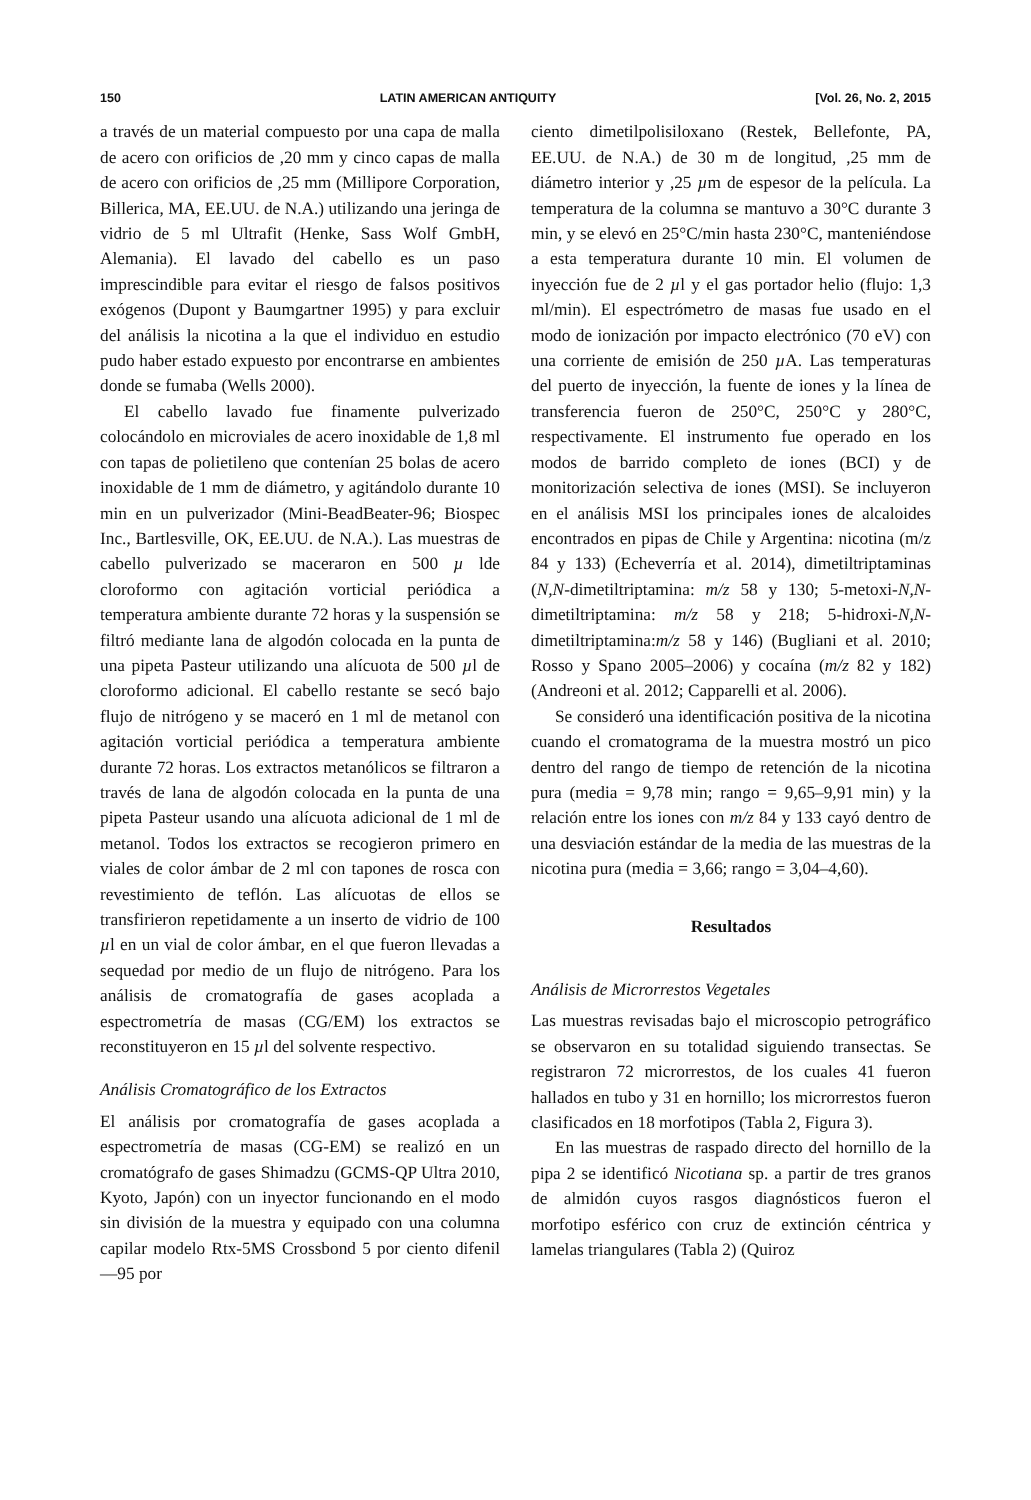150 LATIN AMERICAN ANTIQUITY [Vol. 26, No. 2, 2015
a través de un material compuesto por una capa de malla de acero con orificios de ,20 mm y cinco capas de malla de acero con orificios de ,25 mm (Millipore Corporation, Billerica, MA, EE.UU. de N.A.) utilizando una jeringa de vidrio de 5 ml Ultrafit (Henke, Sass Wolf GmbH, Alemania). El lavado del cabello es un paso imprescindible para evitar el riesgo de falsos positivos exógenos (Dupont y Baumgartner 1995) y para excluir del análisis la nicotina a la que el individuo en estudio pudo haber estado expuesto por encontrarse en ambientes donde se fumaba (Wells 2000).
El cabello lavado fue finamente pulverizado colocándolo en microviales de acero inoxidable de 1,8 ml con tapas de polietileno que contenían 25 bolas de acero inoxidable de 1 mm de diámetro, y agitándolo durante 10 min en un pulverizador (Mini-BeadBeater-96; Biospec Inc., Bartlesville, OK, EE.UU. de N.A.). Las muestras de cabello pulverizado se maceraron en 500 µ lde cloroformo con agitación vorticial periódica a temperatura ambiente durante 72 horas y la suspensión se filtró mediante lana de algodón colocada en la punta de una pipeta Pasteur utilizando una alícuota de 500 µl de cloroformo adicional. El cabello restante se secó bajo flujo de nitrógeno y se maceró en 1 ml de metanol con agitación vorticial periódica a temperatura ambiente durante 72 horas. Los extractos metanólicos se filtraron a través de lana de algodón colocada en la punta de una pipeta Pasteur usando una alícuota adicional de 1 ml de metanol. Todos los extractos se recogieron primero en viales de color ámbar de 2 ml con tapones de rosca con revestimiento de teflón. Las alícuotas de ellos se transfirieron repetidamente a un inserto de vidrio de 100 µl en un vial de color ámbar, en el que fueron llevadas a sequedad por medio de un flujo de nitrógeno. Para los análisis de cromatografía de gases acoplada a espectrometría de masas (CG/EM) los extractos se reconstituyeron en 15 µl del solvente respectivo.
Análisis Cromatográfico de los Extractos
El análisis por cromatografía de gases acoplada a espectrometría de masas (CG-EM) se realizó en un cromatógrafo de gases Shimadzu (GCMS-QP Ultra 2010, Kyoto, Japón) con un inyector funcionando en el modo sin división de la muestra y equipado con una columna capilar modelo Rtx-5MS Crossbond 5 por ciento difenil—95 por
ciento dimetilpolisiloxano (Restek, Bellefonte, PA, EE.UU. de N.A.) de 30 m de longitud, ,25 mm de diámetro interior y ,25 µm de espesor de la película. La temperatura de la columna se mantuvo a 30°C durante 3 min, y se elevó en 25°C/min hasta 230°C, manteniéndose a esta temperatura durante 10 min. El volumen de inyección fue de 2 µl y el gas portador helio (flujo: 1,3 ml/min). El espectrómetro de masas fue usado en el modo de ionización por impacto electrónico (70 eV) con una corriente de emisión de 250 µ A. Las temperaturas del puerto de inyección, la fuente de iones y la línea de transferencia fueron de 250°C, 250°C y 280°C, respectivamente. El instrumento fue operado en los modos de barrido completo de iones (BCI) y de monitorización selectiva de iones (MSI). Se incluyeron en el análisis MSI los principales iones de alcaloides encontrados en pipas de Chile y Argentina: nicotina (m/z 84 y 133) (Echeverría et al. 2014), dimetiltriptaminas (N,N-dimetiltriptamina: m/z 58 y 130; 5-metoxi-N,N-dimetiltriptamina: m/z 58 y 218; 5-hidroxi-N,N-dimetiltriptamina:m/z 58 y 146) (Bugliani et al. 2010; Rosso y Spano 2005–2006) y cocaína (m/z 82 y 182) (Andreoni et al. 2012; Capparelli et al. 2006).
Se consideró una identificación positiva de la nicotina cuando el cromatograma de la muestra mostró un pico dentro del rango de tiempo de retención de la nicotina pura (media = 9,78 min; rango = 9,65–9,91 min) y la relación entre los iones con m/z 84 y 133 cayó dentro de una desviación estándar de la media de las muestras de la nicotina pura (media = 3,66; rango = 3,04–4,60).
Resultados
Análisis de Microrrestos Vegetales
Las muestras revisadas bajo el microscopio petrográfico se observaron en su totalidad siguiendo transectas. Se registraron 72 microrrestos, de los cuales 41 fueron hallados en tubo y 31 en hornillo; los microrrestos fueron clasificados en 18 morfotipos (Tabla 2, Figura 3).
En las muestras de raspado directo del hornillo de la pipa 2 se identificó Nicotiana sp. a partir de tres granos de almidón cuyos rasgos diagnósticos fueron el morfotipo esférico con cruz de extinción céntrica y lamelas triangulares (Tabla 2) (Quiroz